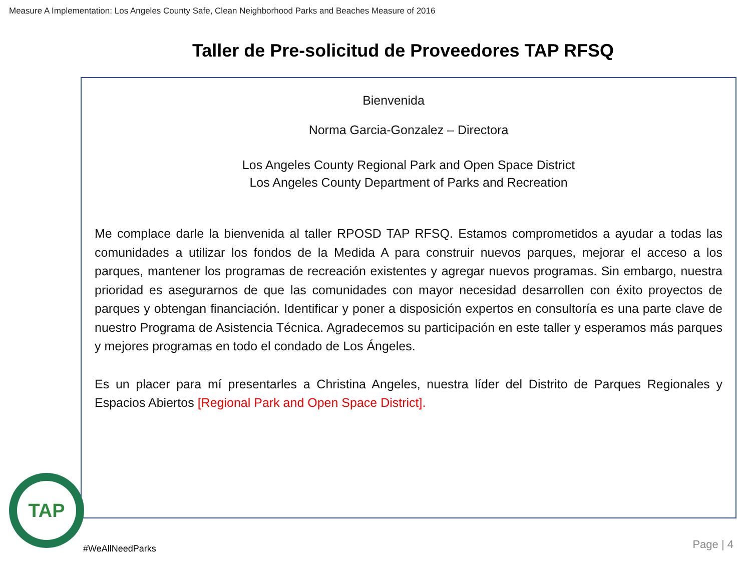Measure A Implementation: Los Angeles County Safe, Clean Neighborhood Parks and Beaches Measure of 2016
Taller de Pre-solicitud de Proveedores TAP RFSQ
Bienvenida
Norma Garcia-Gonzalez – Directora
Los Angeles County Regional Park and Open Space District
Los Angeles County Department of Parks and Recreation
Me complace darle la bienvenida al taller RPOSD TAP RFSQ. Estamos comprometidos a ayudar a todas las comunidades a utilizar los fondos de la Medida A para construir nuevos parques, mejorar el acceso a los parques, mantener los programas de recreación existentes y agregar nuevos programas. Sin embargo, nuestra prioridad es asegurarnos de que las comunidades con mayor necesidad desarrollen con éxito proyectos de parques y obtengan financiación. Identificar y poner a disposición expertos en consultoría es una parte clave de nuestro Programa de Asistencia Técnica. Agradecemos su participación en este taller y esperamos más parques y mejores programas en todo el condado de Los Ángeles.
Es un placer para mí presentarles a Christina Angeles, nuestra líder del Distrito de Parques Regionales y Espacios Abiertos [Regional Park and Open Space District].
TAP
#WeAllNeedParks Page | 4